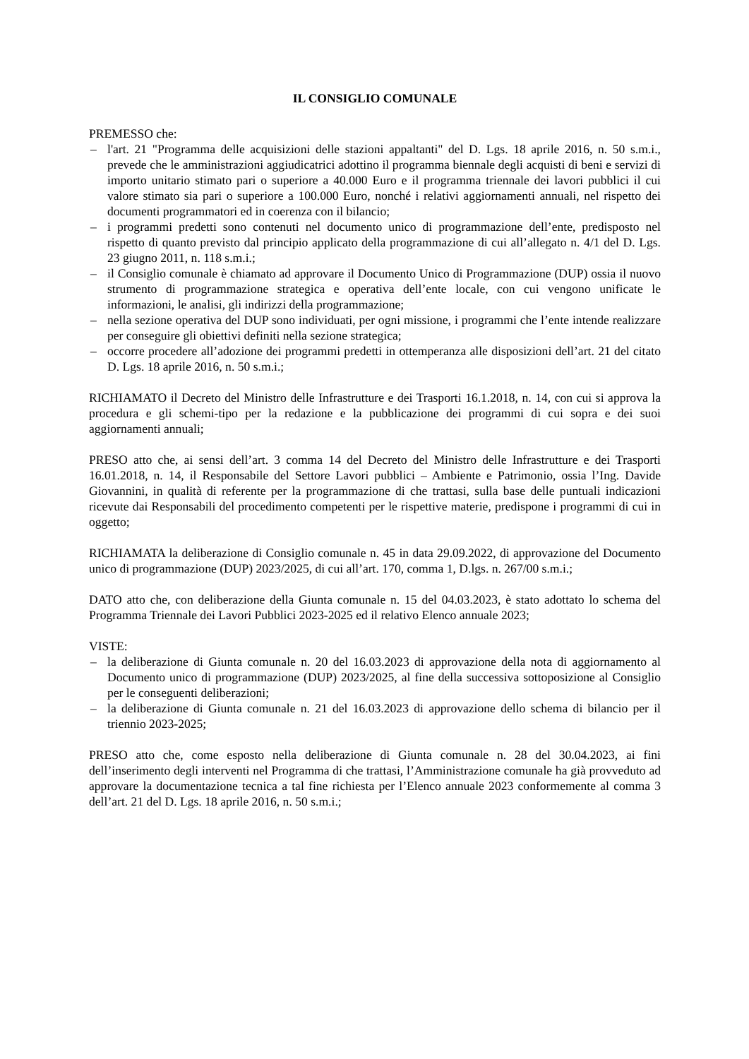IL CONSIGLIO COMUNALE
PREMESSO che:
– l'art. 21 "Programma delle acquisizioni delle stazioni appaltanti" del D. Lgs. 18 aprile 2016, n. 50 s.m.i., prevede che le amministrazioni aggiudicatrici adottino il programma biennale degli acquisti di beni e servizi di importo unitario stimato pari o superiore a 40.000 Euro e il programma triennale dei lavori pubblici il cui valore stimato sia pari o superiore a 100.000 Euro, nonché i relativi aggiornamenti annuali, nel rispetto dei documenti programmatori ed in coerenza con il bilancio;
– i programmi predetti sono contenuti nel documento unico di programmazione dell’ente, predisposto nel rispetto di quanto previsto dal principio applicato della programmazione di cui all’allegato n. 4/1 del D. Lgs. 23 giugno 2011, n. 118 s.m.i.;
– il Consiglio comunale è chiamato ad approvare il Documento Unico di Programmazione (DUP) ossia il nuovo strumento di programmazione strategica e operativa dell’ente locale, con cui vengono unificate le informazioni, le analisi, gli indirizzi della programmazione;
– nella sezione operativa del DUP sono individuati, per ogni missione, i programmi che l’ente intende realizzare per conseguire gli obiettivi definiti nella sezione strategica;
– occorre procedere all’adozione dei programmi predetti in ottemperanza alle disposizioni dell’art. 21 del citato D. Lgs. 18 aprile 2016, n. 50 s.m.i.;
RICHIAMATO il Decreto del Ministro delle Infrastrutture e dei Trasporti 16.1.2018, n. 14, con cui si approva la procedura e gli schemi-tipo per la redazione e la pubblicazione dei programmi di cui sopra e dei suoi aggiornamenti annuali;
PRESO atto che, ai sensi dell’art. 3 comma 14 del Decreto del Ministro delle Infrastrutture e dei Trasporti 16.01.2018, n. 14, il Responsabile del Settore Lavori pubblici – Ambiente e Patrimonio, ossia l’Ing. Davide Giovannini, in qualità di referente per la programmazione di che trattasi, sulla base delle puntuali indicazioni ricevute dai Responsabili del procedimento competenti per le rispettive materie, predispone i programmi di cui in oggetto;
RICHIAMATA la deliberazione di Consiglio comunale n. 45 in data 29.09.2022, di approvazione del Documento unico di programmazione (DUP) 2023/2025, di cui all’art. 170, comma 1, D.lgs. n. 267/00 s.m.i.;
DATO atto che, con deliberazione della Giunta comunale n. 15 del 04.03.2023, è stato adottato lo schema del Programma Triennale dei Lavori Pubblici 2023-2025 ed il relativo Elenco annuale 2023;
VISTE:
– la deliberazione di Giunta comunale n. 20 del 16.03.2023 di approvazione della nota di aggiornamento al Documento unico di programmazione (DUP) 2023/2025, al fine della successiva sottoposizione al Consiglio per le conseguenti deliberazioni;
– la deliberazione di Giunta comunale n. 21 del 16.03.2023 di approvazione dello schema di bilancio per il triennio 2023-2025;
PRESO atto che, come esposto nella deliberazione di Giunta comunale n. 28 del 30.04.2023, ai fini dell’inserimento degli interventi nel Programma di che trattasi, l’Amministrazione comunale ha già provveduto ad approvare la documentazione tecnica a tal fine richiesta per l’Elenco annuale 2023 conformemente al comma 3 dell’art. 21 del D. Lgs. 18 aprile 2016, n. 50 s.m.i.;